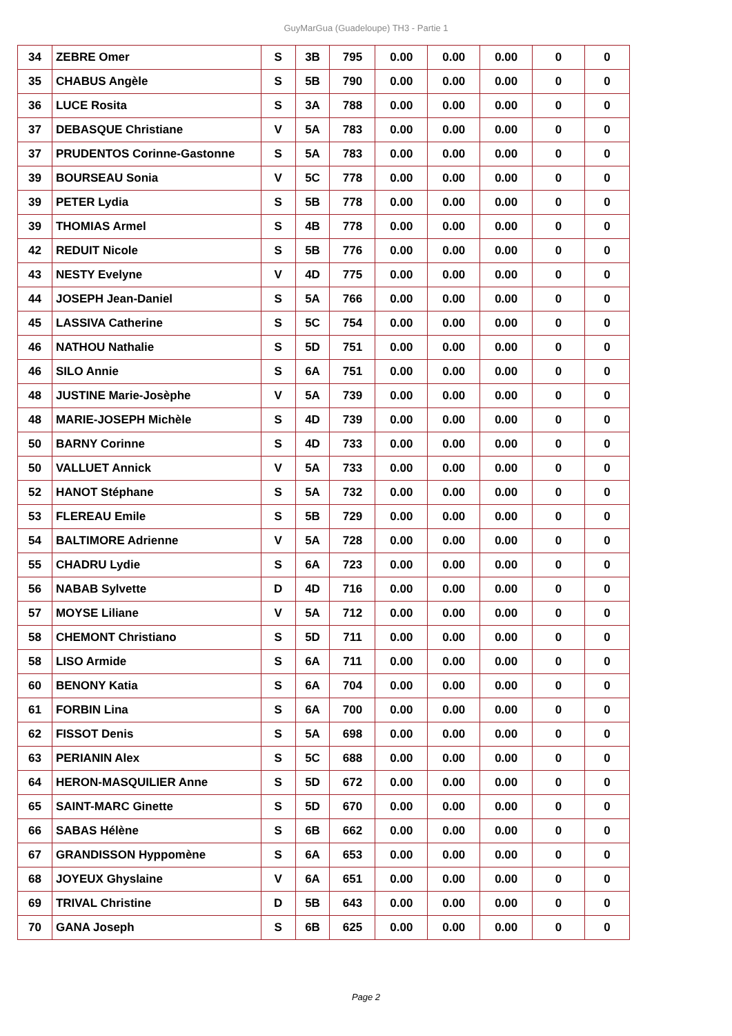GuyMarGua (Guadeloupe) TH3 - Partie 1
| 34 | ZEBRE Omer | S | 3B | 795 | 0.00 | 0.00 | 0.00 | 0 | 0 |
| 35 | CHABUS Angèle | S | 5B | 790 | 0.00 | 0.00 | 0.00 | 0 | 0 |
| 36 | LUCE Rosita | S | 3A | 788 | 0.00 | 0.00 | 0.00 | 0 | 0 |
| 37 | DEBASQUE Christiane | V | 5A | 783 | 0.00 | 0.00 | 0.00 | 0 | 0 |
| 37 | PRUDENTOS Corinne-Gastonne | S | 5A | 783 | 0.00 | 0.00 | 0.00 | 0 | 0 |
| 39 | BOURSEAU Sonia | V | 5C | 778 | 0.00 | 0.00 | 0.00 | 0 | 0 |
| 39 | PETER Lydia | S | 5B | 778 | 0.00 | 0.00 | 0.00 | 0 | 0 |
| 39 | THOMIAS Armel | S | 4B | 778 | 0.00 | 0.00 | 0.00 | 0 | 0 |
| 42 | REDUIT Nicole | S | 5B | 776 | 0.00 | 0.00 | 0.00 | 0 | 0 |
| 43 | NESTY Evelyne | V | 4D | 775 | 0.00 | 0.00 | 0.00 | 0 | 0 |
| 44 | JOSEPH Jean-Daniel | S | 5A | 766 | 0.00 | 0.00 | 0.00 | 0 | 0 |
| 45 | LASSIVA Catherine | S | 5C | 754 | 0.00 | 0.00 | 0.00 | 0 | 0 |
| 46 | NATHOU Nathalie | S | 5D | 751 | 0.00 | 0.00 | 0.00 | 0 | 0 |
| 46 | SILO Annie | S | 6A | 751 | 0.00 | 0.00 | 0.00 | 0 | 0 |
| 48 | JUSTINE Marie-Josèphe | V | 5A | 739 | 0.00 | 0.00 | 0.00 | 0 | 0 |
| 48 | MARIE-JOSEPH Michèle | S | 4D | 739 | 0.00 | 0.00 | 0.00 | 0 | 0 |
| 50 | BARNY Corinne | S | 4D | 733 | 0.00 | 0.00 | 0.00 | 0 | 0 |
| 50 | VALLUET Annick | V | 5A | 733 | 0.00 | 0.00 | 0.00 | 0 | 0 |
| 52 | HANOT Stéphane | S | 5A | 732 | 0.00 | 0.00 | 0.00 | 0 | 0 |
| 53 | FLEREAU Emile | S | 5B | 729 | 0.00 | 0.00 | 0.00 | 0 | 0 |
| 54 | BALTIMORE Adrienne | V | 5A | 728 | 0.00 | 0.00 | 0.00 | 0 | 0 |
| 55 | CHADRU Lydie | S | 6A | 723 | 0.00 | 0.00 | 0.00 | 0 | 0 |
| 56 | NABAB Sylvette | D | 4D | 716 | 0.00 | 0.00 | 0.00 | 0 | 0 |
| 57 | MOYSE Liliane | V | 5A | 712 | 0.00 | 0.00 | 0.00 | 0 | 0 |
| 58 | CHEMONT Christiano | S | 5D | 711 | 0.00 | 0.00 | 0.00 | 0 | 0 |
| 58 | LISO Armide | S | 6A | 711 | 0.00 | 0.00 | 0.00 | 0 | 0 |
| 60 | BENONY Katia | S | 6A | 704 | 0.00 | 0.00 | 0.00 | 0 | 0 |
| 61 | FORBIN Lina | S | 6A | 700 | 0.00 | 0.00 | 0.00 | 0 | 0 |
| 62 | FISSOT Denis | S | 5A | 698 | 0.00 | 0.00 | 0.00 | 0 | 0 |
| 63 | PERIANIN Alex | S | 5C | 688 | 0.00 | 0.00 | 0.00 | 0 | 0 |
| 64 | HERON-MASQUILIER Anne | S | 5D | 672 | 0.00 | 0.00 | 0.00 | 0 | 0 |
| 65 | SAINT-MARC Ginette | S | 5D | 670 | 0.00 | 0.00 | 0.00 | 0 | 0 |
| 66 | SABAS Hélène | S | 6B | 662 | 0.00 | 0.00 | 0.00 | 0 | 0 |
| 67 | GRANDISSON Hyppomène | S | 6A | 653 | 0.00 | 0.00 | 0.00 | 0 | 0 |
| 68 | JOYEUX Ghyslaine | V | 6A | 651 | 0.00 | 0.00 | 0.00 | 0 | 0 |
| 69 | TRIVAL Christine | D | 5B | 643 | 0.00 | 0.00 | 0.00 | 0 | 0 |
| 70 | GANA Joseph | S | 6B | 625 | 0.00 | 0.00 | 0.00 | 0 | 0 |
Page 2